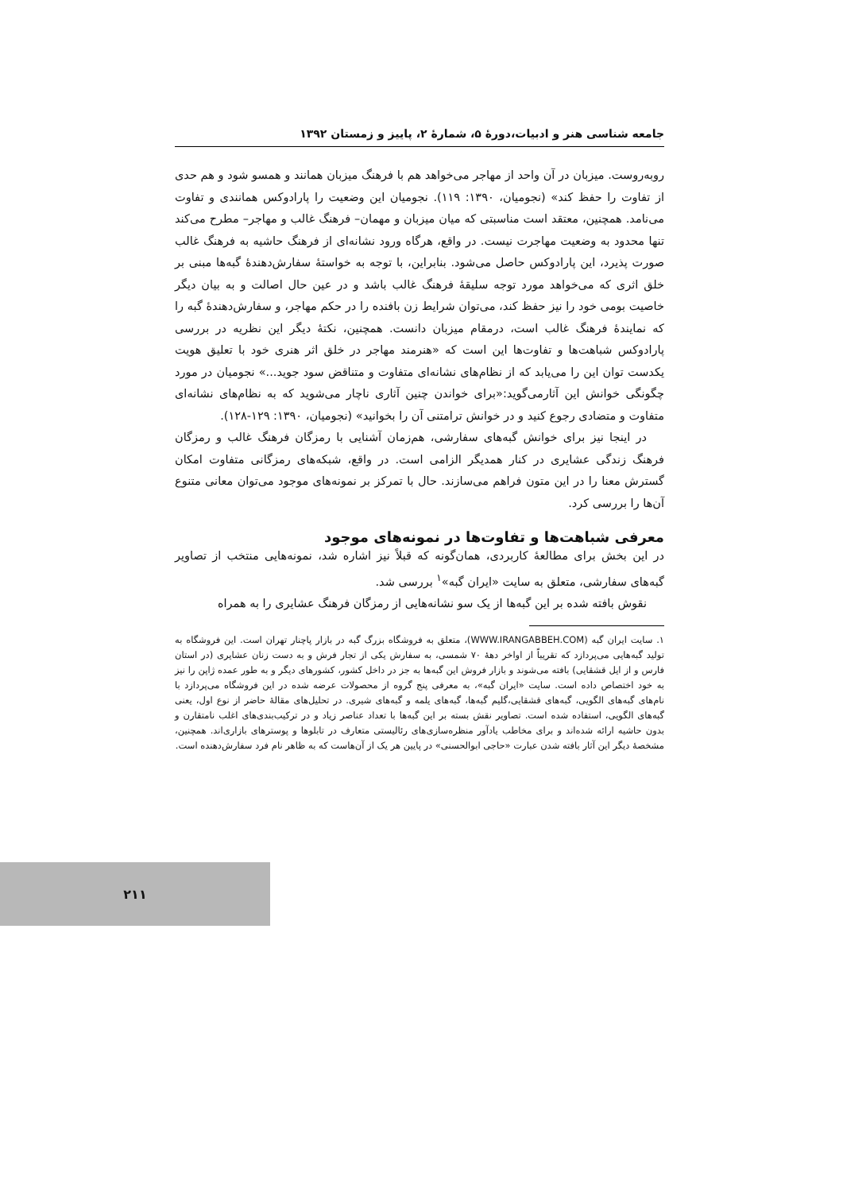جامعه شناسی هنر و ادبیات،دورهٔ ۵، شمارهٔ ۲، پاییز و زمستان ۱۳۹۲
روبه‌روست. میزبان در آن واحد از مهاجر می‌خواهد هم با فرهنگ میزبان همانند و همسو شود و هم حدی از تفاوت را حفظ کند» (نجومیان، ۱۳۹۰: ۱۱۹). نجومیان این وضعیت را پارادوکس همانندی و تفاوت می‌نامد. همچنین، معتقد است مناسبتی که میان میزبان و مهمان– فرهنگ غالب و مهاجر– مطرح می‌کند تنها محدود به وضعیت مهاجرت نیست. در واقع، هرگاه ورود نشانه‌ای از فرهنگ حاشیه به فرهنگ غالب صورت پذیرد، این پارادوکس حاصل می‌شود. بنابراین، با توجه به خواستهٔ سفارش‌دهندهٔ گبه‌ها مبنی بر خلق اثری که می‌خواهد مورد توجه سلیقهٔ فرهنگ غالب باشد و در عین حال اصالت و به بیان دیگر خاصیت بومی خود را نیز حفظ کند، می‌توان شرایط زن بافنده را در حکم مهاجر، و سفارش‌دهندهٔ گبه را که نمایندهٔ فرهنگ غالب است، درمقام میزبان دانست. همچنین، نکتهٔ دیگر این نظریه در بررسی پارادوکس شباهت‌ها و تفاوت‌ها این است که «هنرمند مهاجر در خلق اثر هنری خود با تعلیق هویت یکدست توان این را می‌یابد که از نظام‌های نشانه‌ای متفاوت و متناقض سود جوید...» نجومیان در مورد چگونگی خوانش این آثارمی‌گوید:«برای خواندن چنین آثاری ناچار می‌شوید که به نظام‌های نشانه‌ای متفاوت و متضادی رجوع کنید و در خوانش ترامتنی آن را بخوانید» (نجومیان، ۱۳۹۰: ۱۲۹-۱۲۸).
در اینجا نیز برای خوانش گبه‌های سفارشی، هم‌زمان آشنایی با رمزگان فرهنگ غالب و رمزگان فرهنگ زندگی عشایری در کنار همدیگر الزامی است. در واقع، شبکه‌های رمزگانی متفاوت امکان گسترش معنا را در این متون فراهم می‌سازند. حال با تمرکز بر نمونه‌های موجود می‌توان معانی متنوع آن‌ها را بررسی کرد.
معرفی شباهت‌ها و تفاوت‌ها در نمونه‌های موجود
در این بخش برای مطالعهٔ کاربردی، همان‌گونه که قبلاً نیز اشاره شد، نمونه‌هایی منتخب از تصاویر گبه‌های سفارشی، متعلق به سایت «ایران گبه»<sup>۱</sup> بررسی شد.
نقوش بافته شده بر این گبه‌ها از یک سو نشانه‌هایی از رمزگان فرهنگ عشایری را به همراه
۱. سایت ایران گبه (WWW.IRANGABBEH.COM)، متعلق به فروشگاه بزرگ گبه در بازار پاچنار تهران است. این فروشگاه به تولید گبه‌هایی می‌پردازد که تقریباً از اواخر دههٔ ۷۰ شمسی، به سفارش یکی از تجار فرش و به دست زنان عشایری (در استان فارس و از ایل قشقایی) بافته می‌شوند و بازار فروش این گبه‌ها به جز در داخل کشور، کشورهای دیگر و به طور عمده ژاپن را نیز به خود اختصاص داده است. سایت «ایران گبه»، به معرفی پنج گروه از محصولات عرضه شده در این فروشگاه می‌پردازد با نام‌های گبه‌های الگویی، گبه‌های قشقایی،گلیم گبه‌ها، گبه‌های یلمه و گبه‌های شیری. در تحلیل‌های مقالهٔ حاضر از نوع اول، یعنی گبه‌های الگویی، استفاده شده است. تصاویر نقش بسته بر این گبه‌ها با تعداد عناصر زیاد و در ترکیب‌بندی‌های اغلب نامتقارن و بدون حاشیه ارائه شده‌اند و برای مخاطب یادآور منظره‌سازی‌های رئالیستی متعارف در تابلوها و پوسترهای بازاری‌اند. همچنین، مشخصهٔ دیگر این آثار بافته شدن عبارت «حاجی ابوالحسنی» در پایین هر یک از آن‌هاست که به ظاهر نام فرد سفارش‌دهنده است.
۲۱۱